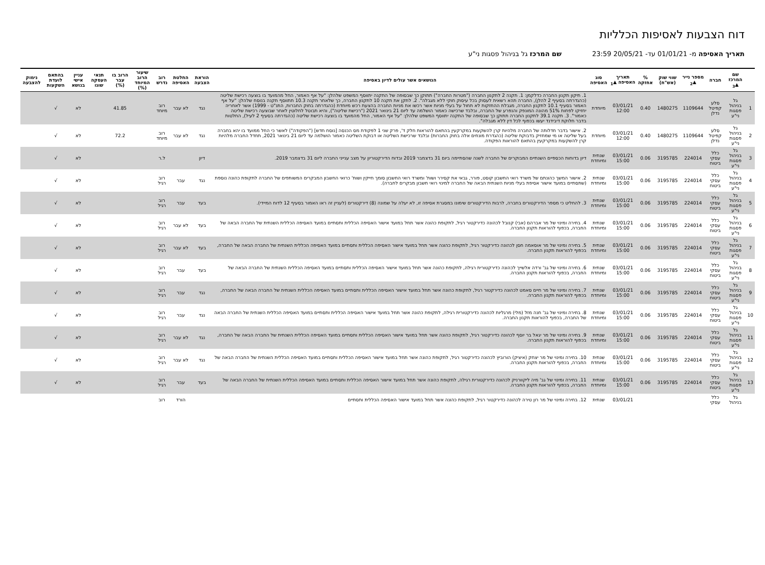דוח הצבעות לאסיפות הכלליות
תאריך האסיפה מ- 01/01/21 עד- 20/05/21 23:59 שם המרכז גל בניהול פסגות ני"ע
| | שם המרכז ▲<sub>3</sub> | חברה | מספר נייר ▲<sub>2</sub> | שווי שוק (אש"ח) | % אחזקה | תאריך האסיפה ▲<sub>1</sub> | סוג האסיפה | הנושאים אשר עולים לדיון באסיפה | הוראת הצבעה | החלטת האסיפה | רוב נדרש | שיעור הרוב המיוחד (%) | הרוב בו עבר (%) | תנאי העסקה שונו | עניין אישי בנושא | בהתאם לועדת השקעות | נימוק להצבעה |
| --- | --- | --- | --- | --- | --- | --- | --- | --- | --- | --- | --- | --- | --- | --- | --- | --- | --- |
| 1 | גל בניהול פסגות ני"ע | סלע קפיטל נדלן | 1109644 | 1480275 | 0.40 | 03/01/21 12:00 | מיוחדת | 1. תיקון תקנון החברה כדלקמן: 1. תקנה 2 לתקנון החברה ("מטרות החברה") תתוקן כך שבסופה של התקנה יתווסף המשפט שלהלן: "על אף האמור, החל מהמועד בו בוצעה רכישת שליטה (כהגדרתה בסעיף 2 להלן), החברה תהא רשאית לעסוק בכל עיסוק חוקי ללא מגבלה". 2. לתקן את תקנה 10 לתקנון החברה, כך שלאחר תקנה 10.3 תתווסף תקנה בנוסח שלהלן: "על אף האמור בסעיף 10.1 לתקנון החברה, מגבלת ההחזקות לא תחול על בעלי מניות אשר רכשו את מניות החברה בהצעת רכש מיוחדת (כהגדרתה בחוק החברות, התנ"ט - 1999) אשר לאחריה יחזיקו לפחות 51% מהונה המונפק והנפרע של החברה, ובלבד שרכישה כאמור הושלמה עד ליום 21 בינואר 2021 ("רכישת שליטה"), והיא תבוטל לחלוטין לאחר שבוצעה רכישת שליטה כאמור". 3. תקנה 39.1 לתקנון החברה תתוקן כך שבסופה של התקנה יתווסף המשפט שלהלן: "על אף האמור, החל מהמועד בו בוצעה רכישת שליטה (כהגדרתה בסעיף 2 לעיל), החלטות בדבר חלוקת דיבידנד יעשו בכפוף לכל דין ללא מגבלה". | נגד | לא עבר | רוב מיוחד | | 41.85 | | לא | √ | |
| 2 | גל בניהול פסגות ני"ע | סלע קפיטל נדלן | 1109644 | 1480275 | 0.40 | 03/01/21 12:00 | מיוחדת | 2. אישור בדבר חדלותה של החברה מלהיות קרן להשקעות במקרקעין בהתאם להוראות חלק ד', פרק שני 1 לפקודת מס הכנסה [נוסח חדש] ("הפקודה") לאשר כי החל ממועד בו יהא בחברה בעל שליטה או מי שמחזיק בדבוקת שליטה (כהגדרת מונחים אלה בחוק החברות) ובלבד שרכישת השליטה או דבוקת השליטה כאמור הושלמה עד ליום 21 בינואר 2021, תחדל החברה מלהיות קרן להשקעות במקרקעין בהתאם להוראות הפקודה. | נגד | לא עבר | רוב מיוחד | | 72.2 | | לא | √ | |
| 3 | גל בניהול פסגות ני"ע | כלל עסקי ביטוח | 224014 | 3195785 | 0.06 | 03/01/21 15:00 | שנתית ומיוחדת | דיון בדוחות הכספיים השנתיים המבוקרים של החברה לשנה שהסתיימה ביום 31 בדצמבר 2019 ובדוח הדירקטוריון על מצב ענייני החברה ליום 31 בדצמבר 2019. | דיון | | ל.ר | | | | לא | √ | |
| 4 | גל בניהול פסגות ני"ע | כלל עסקי ביטוח | 224014 | 3195785 | 0.06 | 03/01/21 15:00 | שנתית ומיוחדת | 2. אישור המשך כהונתם של משרד רואי החשבון קוסט, פורר, גבאי את קסירר ושות' ומשרד רואי החשבון סומך חייקין ושות' כרואי החשבון המבקרים המשותפים של החברה לתקופת כהונה נוספת (שתסתיים במועד אישור אסיפת בעלי מניות השנתית הבאה של החברה למינוי רואי חשבון מבקרים לחברה). | נגד | עבר | רוב רגיל | | | | לא | √ | |
| 5 | גל בניהול פסגות ני"ע | כלל עסקי ביטוח | 224014 | 3195785 | 0.06 | 03/01/21 15:00 | שנתית ומיוחדת | 3. להחליט כי מספר הדירקטורים בחברה, לרבות הדירקטורים שימונו במסגרת אסיפה זו, לא יעלה על שמונה (8) דירקטורים (לעניין זה ראו האמור בסעיף 12 לדוח המיידי). | בעד | עבר | רוב רגיל | | | | לא | √ | |
| 6 | גל בניהול פסגות ני"ע | כלל עסקי ביטוח | 224014 | 3195785 | 0.06 | 03/01/21 15:00 | שנתית ומיוחדת | 4. בחירה ומינוי של מר אברהם (אבי) קנובל לכהונה כדירקטור רגיל, לתקופת כהונה אשר תחל במועד אישור האסיפה הכללית ותסתיים במועד האסיפה הכללית השנתית של החברה הבאה של החברה, בכפוף להוראות תקנון החברה. | בעד | לא עבר | רוב רגיל | | | | לא | √ | |
| 7 | גל בניהול פסגות ני"ע | כלל עסקי ביטוח | 224014 | 3195785 | 0.06 | 03/01/21 15:00 | שנתית ומיוחדת | 5. בחירה ומינוי של מר אוסאמה חסן לכהונה כדירקטור רגיל, לתקופת כהונה אשר תחל במועד אישור האסיפה הכללית ותסתיים במועד האסיפה הכללית השנתית של החברה הבאה של החברה, בכפוף להוראות תקנון החברה. | בעד | לא עבר | רוב רגיל | | | | לא | √ | |
| 8 | גל בניהול פסגות ני"ע | כלל עסקי ביטוח | 224014 | 3195785 | 0.06 | 03/01/21 15:00 | שנתית ומיוחדת | 6. בחירה ומינוי של גב' ורדה אלשייך לכהונה כדירקטורית רגילה, לתקופת כהונה אשר תחל במועד אישור האסיפה הכללית ותסתיים במועד האסיפה הכללית השנתית של החברה הבאה של החברה, בכפוף להוראות תקנון החברה. | בעד | עבר | רוב רגיל | | | | לא | √ | |
| 9 | גל בניהול פסגות ני"ע | כלל עסקי ביטוח | 224014 | 3195785 | 0.06 | 03/01/21 15:00 | שנתית ומיוחדת | 7. בחירה ומינוי של מר חיים סאמט לכהונה כדירקטור רגיל, לתקופת כהונה אשר תחל במועד אישור האסיפה הכללית ותסתיים במועד האסיפה הכללית השנתית של החברה הבאה של החברה, בכפוף להוראות תקנון החברה. | נגד | עבר | רוב רגיל | | | | לא | √ | |
| 10 | גל בניהול פסגות ני"ע | כלל עסקי ביטוח | 224014 | 3195785 | 0.06 | 03/01/21 15:00 | שנתית ומיוחדת | 8. בחירה ומינוי של גב' חנה מזל (מלי) מרגליות לכהונה כדירקטורית רגילה, לתקופת כהונה אשר תחל במועד אישור האסיפה הכללית ותסתיים במועד האסיפה הכללית השנתית של החברה הבאה של החברה, בכפוף להוראות תקנון החברה. | נגד | עבר | רוב רגיל | | | | לא | √ | |
| 11 | גל בניהול פסגות ני"ע | כלל עסקי ביטוח | 224014 | 3195785 | 0.06 | 03/01/21 15:00 | שנתית ומיוחדת | 9. בחירה ומינוי של מר יגאל בר יוסף לכהונה כדירקטור רגיל, לתקופת כהונה אשר תחל במועד אישור האסיפה הכללית ותסתיים במועד האסיפה הכללית השנתית של החברה הבאה של החברה, בכפוף להוראות תקנון החברה. | נגד | לא עבר | רוב רגיל | | | | לא | √ | |
| 12 | גל בניהול פסגות ני"ע | כלל עסקי ביטוח | 224014 | 3195785 | 0.06 | 03/01/21 15:00 | שנתית ומיוחדת | 10. בחירה ומינוי של מר יצחק (איציק) הורוביץ לכהונה כדירקטור רגיל, לתקופת כהונה אשר תחל במועד אישור האסיפה הכללית ותסתיים במועד האסיפה הכללית השנתית של החברה הבאה של החברה, בכפוף להוראות תקנון החברה. | נגד | לא עבר | רוב רגיל | | | | לא | √ | |
| 13 | גל בניהול פסגות ני"ע | כלל עסקי ביטוח | 224014 | 3195785 | 0.06 | 03/01/21 15:00 | שנתית ומיוחדת | 11. בחירה ומינוי של גב' מיה ליקוורניק לכהונה כדירקטורית רגילה, לתקופת כהונה אשר תחל במועד אישור האסיפה הכללית ותסתיים במועד האסיפה הכללית השנתית של החברה הבאה של החברה, בכפוף להוראות תקנון החברה. | בעד | עבר | רוב רגיל | | | | לא | √ | |
| | גל בניהול | כלל עסקי | | | | 03/01/21 | שנתית | 12. בחירה ומינוי של מר רון טירה לכהונה כדירקטור רגיל, לתקופת כהונה אשר תחל במועד אישור האסיפה הכללית ותסתיים | | הורד | רוב | | | | | | |